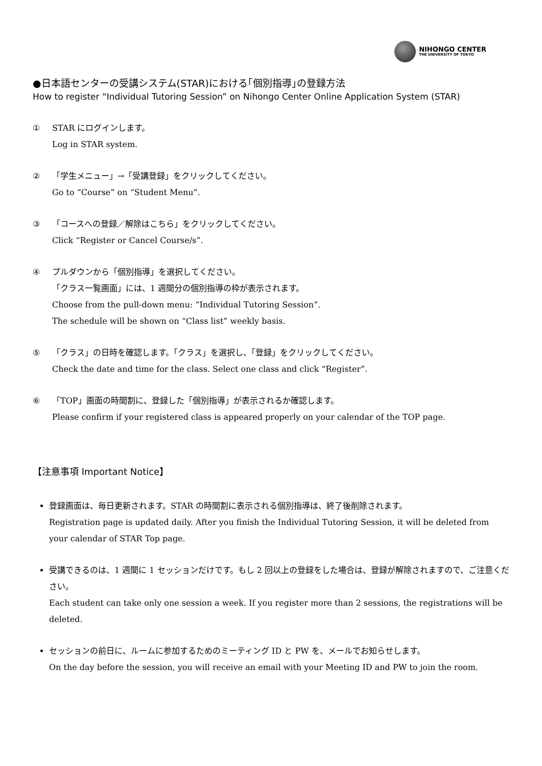NIHONGO CENTER
THE UNIVERSITY OF TOKYO
●日本語センターの受講システム(STAR)における｢個別指導｣の登録方法
How to register “Individual Tutoring Session” on Nihongo Center Online Application System (STAR)
① STAR にログインします。
Log in STAR system.
② 「学生メニュー」→「受講登録」をクリックしてください。
Go to “Course” on “Student Menu”.
③ 「コースへの登録／解除はこちら」をクリックしてください。
Click “Register or Cancel Course/s”.
④ プルダウンから「個別指導」を選択してください。
「クラス一覧画面」には、1 週間分の個別指導の枠が表示されます。
Choose from the pull-down menu: “Individual Tutoring Session”.
The schedule will be shown on “Class list” weekly basis.
⑤ 「クラス」の日時を確認します。「クラス」を選択し、「登録」をクリックしてください。
Check the date and time for the class. Select one class and click “Register”.
⑥ 「TOP」画面の時間割に、登録した「個別指導」が表示されるか確認します。
Please confirm if your registered class is appeared properly on your calendar of the TOP page.
【注意事項 Important Notice】
登録画面は、毎日更新されます。STAR の時間割に表示される個別指導は、終了後削除されます。
Registration page is updated daily. After you finish the Individual Tutoring Session, it will be deleted from your calendar of STAR Top page.
受講できるのは、1 週間に 1 セッションだけです。もし 2 回以上の登録をした場合は、登録が解除されますので、ご注意ください。
Each student can take only one session a week. If you register more than 2 sessions, the registrations will be deleted.
セッションの前日に、ルームに参加するためのミーティング ID と PW を、メールでお知らせします。
On the day before the session, you will receive an email with your Meeting ID and PW to join the room.